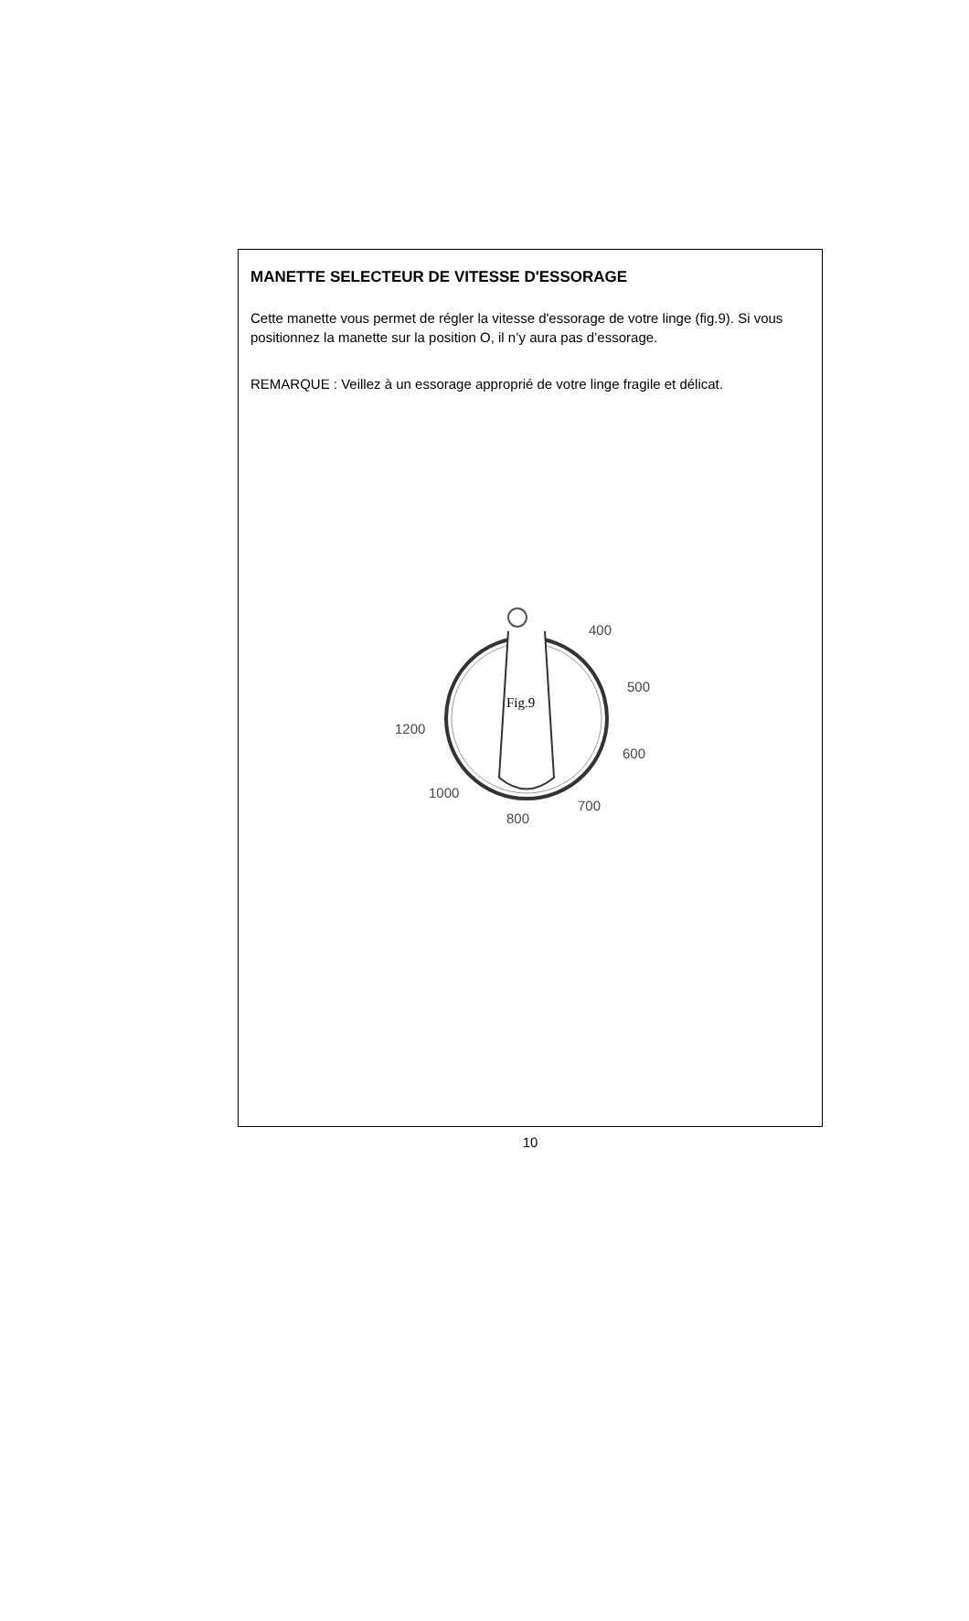MANETTE SELECTEUR DE VITESSE D'ESSORAGE
Cette manette vous permet de régler la vitesse d'essorage de votre linge (fig.9). Si vous positionnez la manette sur la position O, il n’y aura pas d’essorage.
REMARQUE : Veillez à un essorage approprié de votre linge fragile et délicat.
400
500
600
700
800
1000
1200
Fig.9
10